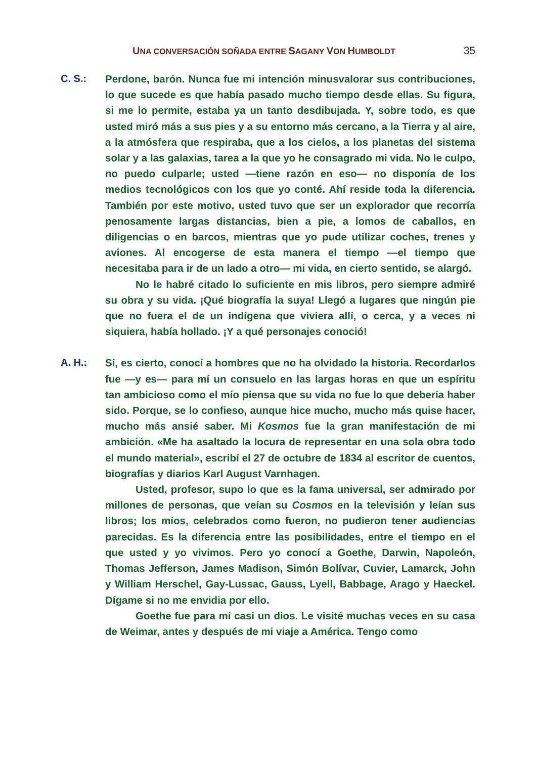UNA CONVERSACIÓN SOÑADA ENTRE SAGANY VON HUMBOLDT 35
C. S.:
Perdone, barón. Nunca fue mi intención minusvalorar sus contribuciones, lo que sucede es que había pasado mucho tiempo desde ellas. Su figura, si me lo permite, estaba ya un tanto desdibujada. Y, sobre todo, es que usted miró más a sus pies y a su entorno más cercano, a la Tierra y al aire, a la atmósfera que respiraba, que a los cielos, a los planetas del sistema solar y a las galaxias, tarea a la que yo he consagrado mi vida. No le culpo, no puedo culparle; usted —tiene razón en eso— no disponía de los medios tecnológicos con los que yo conté. Ahí reside toda la diferencia. También por este motivo, usted tuvo que ser un explorador que recorría penosamente largas distancias, bien a pie, a lomos de caballos, en diligencias o en barcos, mientras que yo pude utilizar coches, trenes y aviones. Al encogerse de esta manera el tiempo —el tiempo que necesitaba para ir de un lado a otro— mi vida, en cierto sentido, se alargó.
No le habré citado lo suficiente en mis libros, pero siempre admiré su obra y su vida. ¡Qué biografía la suya! Llegó a lugares que ningún pie que no fuera el de un indígena que viviera allí, o cerca, y a veces ni siquiera, había hollado. ¡Y a qué personajes conoció!
A. H.:
Sí, es cierto, conocí a hombres que no ha olvidado la historia. Recordarlos fue —y es— para mí un consuelo en las largas horas en que un espíritu tan ambicioso como el mío piensa que su vida no fue lo que debería haber sido. Porque, se lo confieso, aunque hice mucho, mucho más quise hacer, mucho más ansié saber. Mi Kosmos fue la gran manifestación de mi ambición. «Me ha asaltado la locura de representar en una sola obra todo el mundo material», escribí el 27 de octubre de 1834 al escritor de cuentos, biografías y diarios Karl August Varnhagen.
Usted, profesor, supo lo que es la fama universal, ser admirado por millones de personas, que veían su Cosmos en la televisión y leían sus libros; los míos, celebrados como fueron, no pudieron tener audiencias parecidas. Es la diferencia entre las posibilidades, entre el tiempo en el que usted y yo vivimos. Pero yo conocí a Goethe, Darwin, Napoleón, Thomas Jefferson, James Madison, Simón Bolívar, Cuvier, Lamarck, John y William Herschel, Gay-Lussac, Gauss, Lyell, Babbage, Arago y Haeckel. Dígame si no me envidia por ello.
Goethe fue para mí casi un dios. Le visité muchas veces en su casa de Weimar, antes y después de mi viaje a América. Tengo como